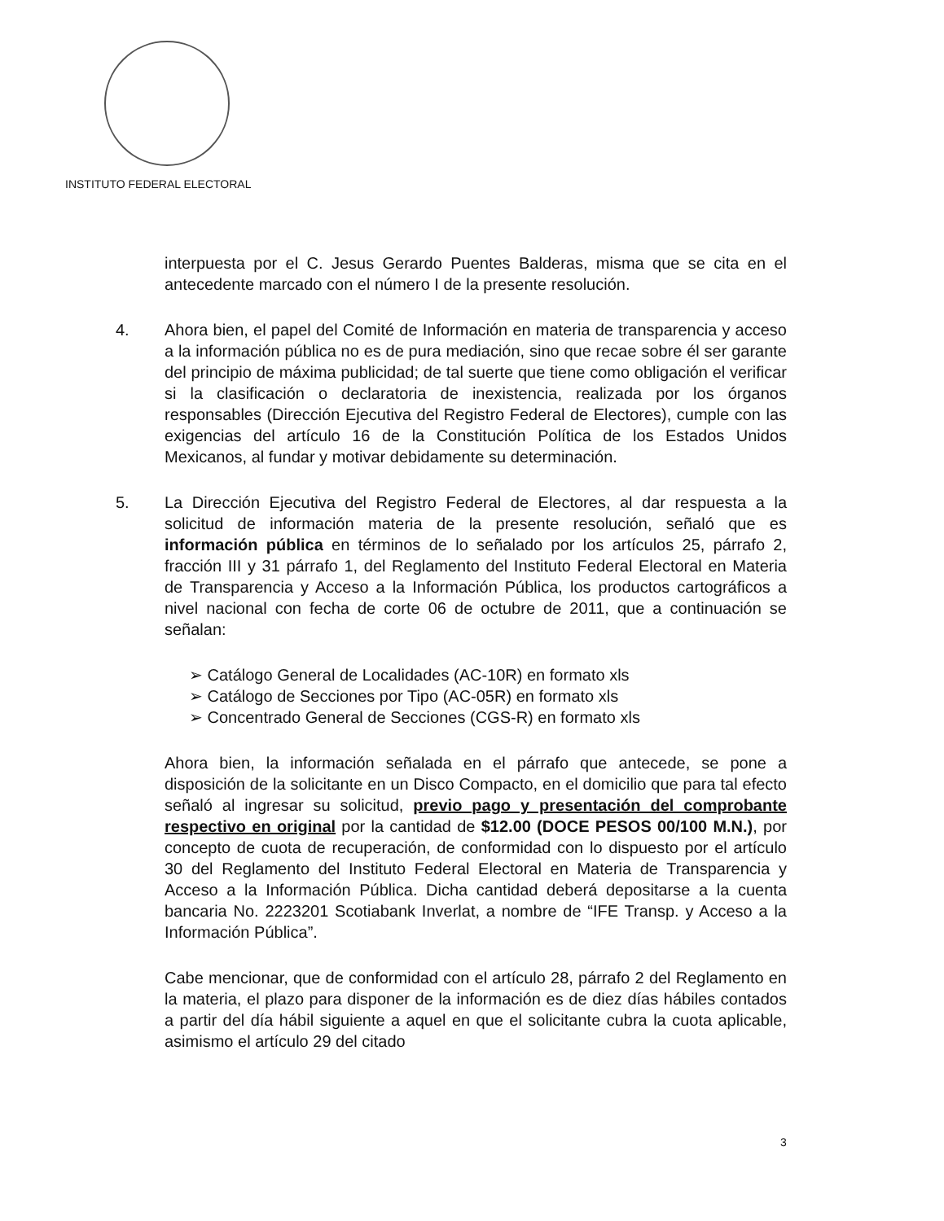INSTITUTO FEDERAL ELECTORAL
interpuesta por el C. Jesus Gerardo Puentes Balderas, misma que se cita en el antecedente marcado con el número I de la presente resolución.
4. Ahora bien, el papel del Comité de Información en materia de transparencia y acceso a la información pública no es de pura mediación, sino que recae sobre él ser garante del principio de máxima publicidad; de tal suerte que tiene como obligación el verificar si la clasificación o declaratoria de inexistencia, realizada por los órganos responsables (Dirección Ejecutiva del Registro Federal de Electores), cumple con las exigencias del artículo 16 de la Constitución Política de los Estados Unidos Mexicanos, al fundar y motivar debidamente su determinación.
5. La Dirección Ejecutiva del Registro Federal de Electores, al dar respuesta a la solicitud de información materia de la presente resolución, señaló que es información pública en términos de lo señalado por los artículos 25, párrafo 2, fracción III y 31 párrafo 1, del Reglamento del Instituto Federal Electoral en Materia de Transparencia y Acceso a la Información Pública, los productos cartográficos a nivel nacional con fecha de corte 06 de octubre de 2011, que a continuación se señalan:
➢ Catálogo General de Localidades (AC-10R) en formato xls
➢ Catálogo de Secciones por Tipo (AC-05R) en formato xls
➢ Concentrado General de Secciones (CGS-R) en formato xls
Ahora bien, la información señalada en el párrafo que antecede, se pone a disposición de la solicitante en un Disco Compacto, en el domicilio que para tal efecto señaló al ingresar su solicitud, previo pago y presentación del comprobante respectivo en original por la cantidad de $12.00 (DOCE PESOS 00/100 M.N.), por concepto de cuota de recuperación, de conformidad con lo dispuesto por el artículo 30 del Reglamento del Instituto Federal Electoral en Materia de Transparencia y Acceso a la Información Pública. Dicha cantidad deberá depositarse a la cuenta bancaria No. 2223201 Scotiabank Inverlat, a nombre de “IFE Transp. y Acceso a la Información Pública”.
Cabe mencionar, que de conformidad con el artículo 28, párrafo 2 del Reglamento en la materia, el plazo para disponer de la información es de diez días hábiles contados a partir del día hábil siguiente a aquel en que el solicitante cubra la cuota aplicable, asimismo el artículo 29 del citado
3